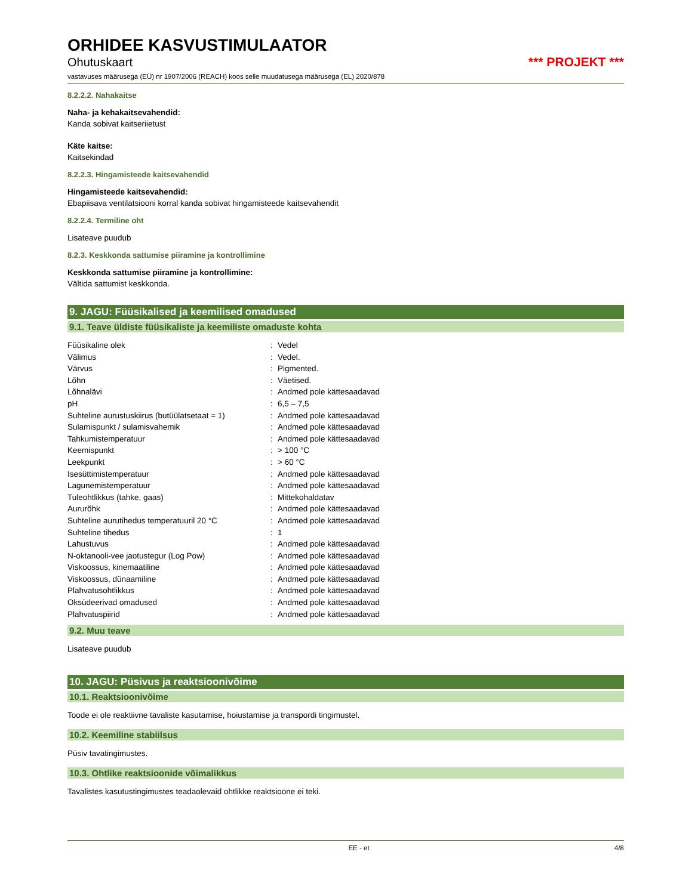ORHIDEE KASVUSTIMULAATOR
Ohutuskaart *** PROJEKT ***
vastavuses määrusega (EÜ) nr 1907/2006 (REACH) koos selle muudatusega määrusega (EL) 2020/878
8.2.2.2. Nahakaitse
Naha- ja kehakaitsevahendid:
Kanda sobivat kaitseriietust
Käte kaitse:
Kaitsekindad
8.2.2.3. Hingamisteede kaitsevahendid
Hingamisteede kaitsevahendid:
Ebapiisava ventilatsiooni korral kanda sobivat hingamisteede kaitsevahendit
8.2.2.4. Termiline oht
Lisateave puudub
8.2.3. Keskkonda sattumise piiramine ja kontrollimine
Keskkonda sattumise piiramine ja kontrollimine:
Vältida sattumist keskkonda.
9. JAGU: Füüsikalised ja keemilised omadused
9.1. Teave üldiste füüsikaliste ja keemiliste omaduste kohta
| Füüsikaline olek | : | Vedel |
| Välimus | : | Vedel. |
| Värvus | : | Pigmented. |
| Lõhn | : | Väetised. |
| Lõhnalävi | : | Andmed pole kättesaadavad |
| pH | : | 6,5 – 7,5 |
| Suhteline aurustuskiirus (butüülatsetaat = 1) | : | Andmed pole kättesaadavad |
| Sulamispunkt / sulamisvahemik | : | Andmed pole kättesaadavad |
| Tahkumistemperatuur | : | Andmed pole kättesaadavad |
| Keemispunkt | : | > 100 °C |
| Leekpunkt | : | > 60 °C |
| Isesüttimistemperatuur | : | Andmed pole kättesaadavad |
| Lagunemistemperatuur | : | Andmed pole kättesaadavad |
| Tuleohtlikkus (tahke, gaas) | : | Mittekohaldatav |
| Aururõhk | : | Andmed pole kättesaadavad |
| Suhteline aurutihedus temperatuuril 20 °C | : | Andmed pole kättesaadavad |
| Suhteline tihedus | : | 1 |
| Lahustuvus | : | Andmed pole kättesaadavad |
| N-oktanooli-vee jaotustegur (Log Pow) | : | Andmed pole kättesaadavad |
| Viskoossus, kinemaatiline | : | Andmed pole kättesaadavad |
| Viskoossus, dünaamiline | : | Andmed pole kättesaadavad |
| Plahvatusohtlikkus | : | Andmed pole kättesaadavad |
| Oksüdeerivad omadused | : | Andmed pole kättesaadavad |
| Plahvatuspiirid | : | Andmed pole kättesaadavad |
9.2. Muu teave
Lisateave puudub
10. JAGU: Püsivus ja reaktsioonivõime
10.1. Reaktsioonivõime
Toode ei ole reaktiivne tavaliste kasutamise, hoiustamise ja transpordi tingimustel.
10.2. Keemiline stabiilsus
Püsiv tavatingimustes.
10.3. Ohtlike reaktsioonide võimalikkus
Tavalistes kasutustingimustes teadaolevaid ohtlikke reaktsioone ei teki.
EE - et 4/8